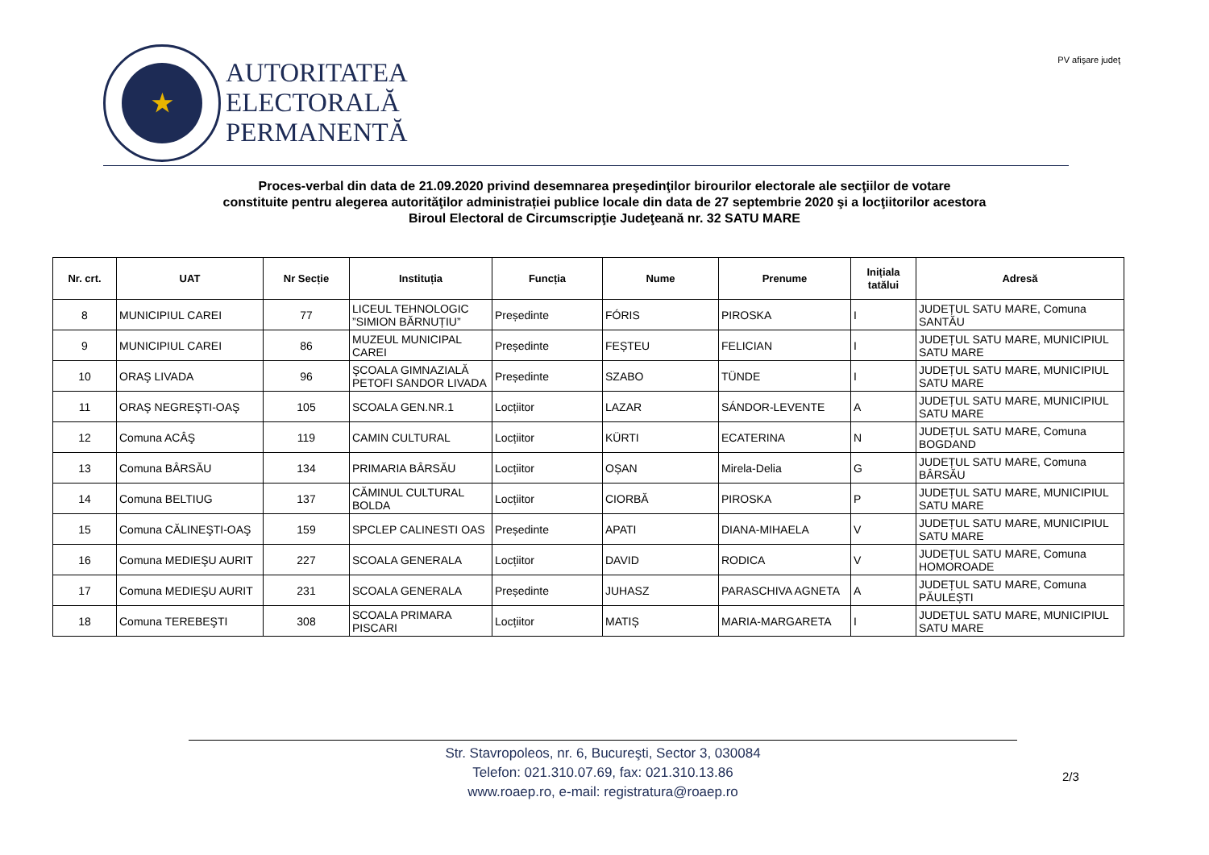★
AUTORITATEA
ELECTORALĂ
PERMANENTĂ
PV afişare judeţ
Proces-verbal din data de 21.09.2020 privind desemnarea preşedinţilor birourilor electorale ale secţiilor de votare
constituite pentru alegerea autorităţilor administrației publice locale din data de 27 septembrie 2020 şi a locţiitorilor acestora
Biroul Electoral de Circumscripţie Judeţeană nr. 32 SATU MARE
| Nr. crt. | UAT | Nr Secție | Instituția | Funcția | Nume | Prenume | Inițiala tatălui | Adresă |
| --- | --- | --- | --- | --- | --- | --- | --- | --- |
| 8 | MUNICIPIUL CAREI | 77 | LICEUL TEHNOLOGIC ”SIMION BĂRNUȚIU” | Președinte | FÓRIS | PIROSKA | I | JUDEȚUL SATU MARE, Comuna SANTĂU |
| 9 | MUNICIPIUL CAREI | 86 | MUZEUL MUNICIPAL CAREI | Președinte | FEȘTEU | FELICIAN | I | JUDEȚUL SATU MARE, MUNICIPIUL SATU MARE |
| 10 | ORAŞ LIVADA | 96 | ŞCOALA GIMNAZIALĂ PETOFI SANDOR LIVADA | Președinte | SZABO | TÜNDE | I | JUDEȚUL SATU MARE, MUNICIPIUL SATU MARE |
| 11 | ORAŞ NEGREŞTI-OAŞ | 105 | SCOALA GEN.NR.1 | Locțiitor | LAZAR | SÁNDOR-LEVENTE | A | JUDEȚUL SATU MARE, MUNICIPIUL SATU MARE |
| 12 | Comuna ACÂŞ | 119 | CAMIN CULTURAL | Locțiitor | KÜRTI | ECATERINA | N | JUDEȚUL SATU MARE, Comuna BOGDAND |
| 13 | Comuna BÂRSĂU | 134 | PRIMARIA BÂRSĂU | Locțiitor | OȘAN | Mirela-Delia | G | JUDEȚUL SATU MARE, Comuna BÂRSĂU |
| 14 | Comuna BELTIUG | 137 | CĂMINUL CULTURAL BOLDA | Locțiitor | CIORBĂ | PIROSKA | P | JUDEȚUL SATU MARE, MUNICIPIUL SATU MARE |
| 15 | Comuna CĂLINEŞTI-OAŞ | 159 | SPCLEP CALINESTI OAS | Președinte | APATI | DIANA-MIHAELA | V | JUDEȚUL SATU MARE, MUNICIPIUL SATU MARE |
| 16 | Comuna MEDIEŞU AURIT | 227 | SCOALA GENERALA | Locțiitor | DAVID | RODICA | V | JUDEȚUL SATU MARE, Comuna HOMOROADE |
| 17 | Comuna MEDIEŞU AURIT | 231 | SCOALA GENERALA | Președinte | JUHASZ | PARASCHIVA AGNETA | A | JUDEȚUL SATU MARE, Comuna PĂULEȘTI |
| 18 | Comuna TEREBEŞTI | 308 | SCOALA PRIMARA PISCARI | Locțiitor | MATIȘ | MARIA-MARGARETA | I | JUDEȚUL SATU MARE, MUNICIPIUL SATU MARE |
Str. Stavropoleos, nr. 6, Bucureşti, Sector 3, 030084
Telefon: 021.310.07.69, fax: 021.310.13.86
www.roaep.ro, e-mail: registratura@roaep.ro
2/3